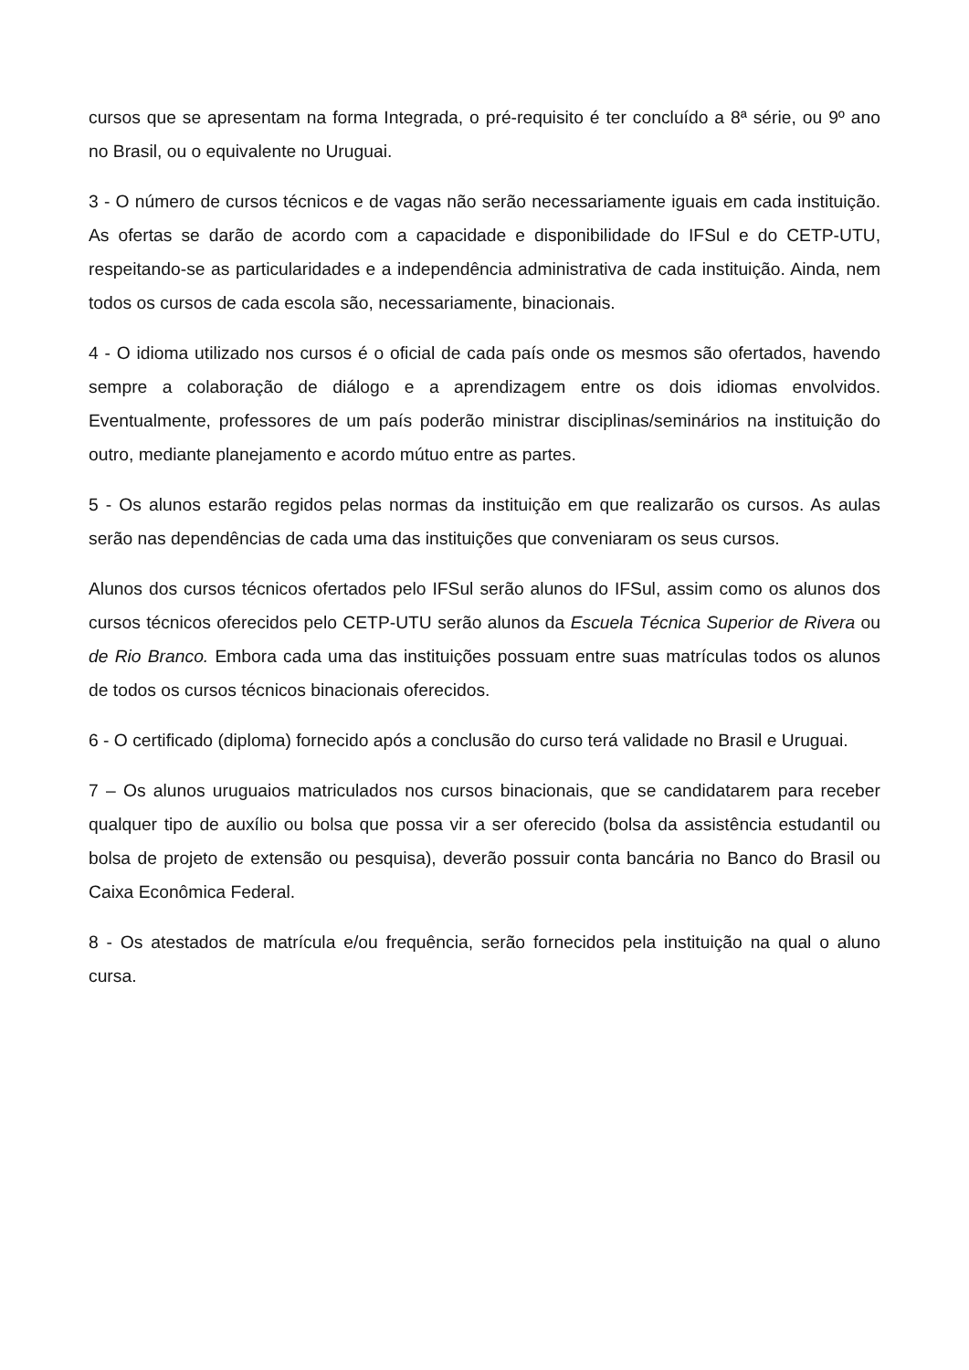cursos que se apresentam na forma Integrada, o pré-requisito é ter concluído a 8ª série, ou 9º ano no Brasil, ou o equivalente no Uruguai.
3 - O número de cursos técnicos e de vagas não serão necessariamente iguais em cada instituição. As ofertas se darão de acordo com a capacidade e disponibilidade do IFSul e do CETP-UTU, respeitando-se as particularidades e a independência administrativa de cada instituição. Ainda, nem todos os cursos de cada escola são, necessariamente, binacionais.
4 - O idioma utilizado nos cursos é o oficial de cada país onde os mesmos são ofertados, havendo sempre a colaboração de diálogo e a aprendizagem entre os dois idiomas envolvidos. Eventualmente, professores de um país poderão ministrar disciplinas/seminários na instituição do outro, mediante planejamento e acordo mútuo entre as partes.
5 - Os alunos estarão regidos pelas normas da instituição em que realizarão os cursos. As aulas serão nas dependências de cada uma das instituições que conveniaram os seus cursos.
Alunos dos cursos técnicos ofertados pelo IFSul serão alunos do IFSul, assim como os alunos dos cursos técnicos oferecidos pelo CETP-UTU serão alunos da Escuela Técnica Superior de Rivera ou de Rio Branco. Embora cada uma das instituições possuam entre suas matrículas todos os alunos de todos os cursos técnicos binacionais oferecidos.
6 - O certificado (diploma) fornecido após a conclusão do curso terá validade no Brasil e Uruguai.
7 – Os alunos uruguaios matriculados nos cursos binacionais, que se candidatarem para receber qualquer tipo de auxílio ou bolsa que possa vir a ser oferecido (bolsa da assistência estudantil ou bolsa de projeto de extensão ou pesquisa), deverão possuir conta bancária no Banco do Brasil ou Caixa Econômica Federal.
8 - Os atestados de matrícula e/ou frequência, serão fornecidos pela instituição na qual o aluno cursa.